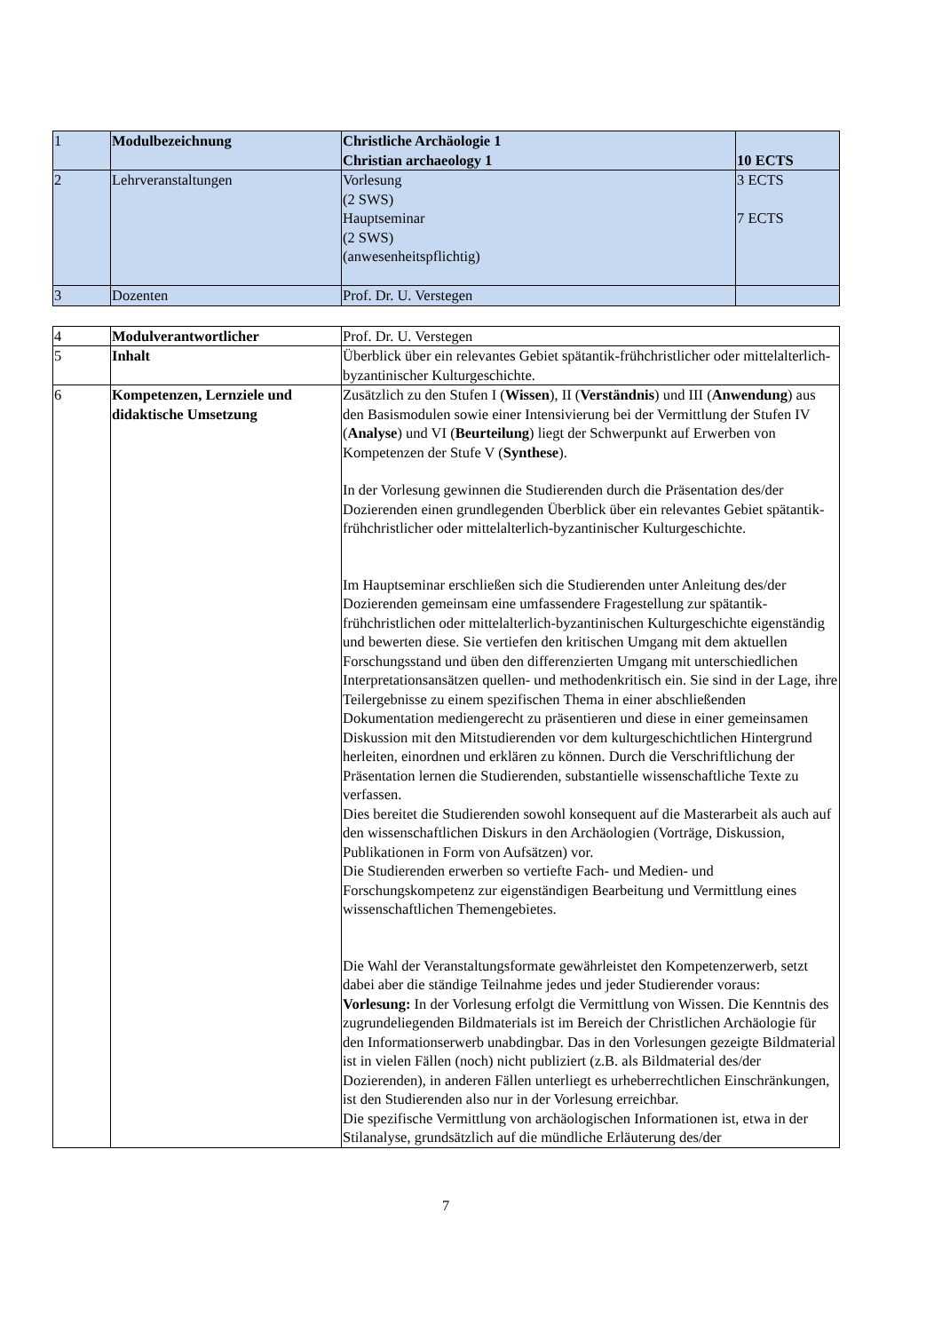| 1 | Modulbezeichnung | Christliche Archäologie 1 Christian archaeology 1 | 10 ECTS |
| 2 | Lehrveranstaltungen | Vorlesung (2 SWS) Hauptseminar (2 SWS) (anwesenheitspflichtig) | 3 ECTS 7 ECTS |
| 3 | Dozenten | Prof. Dr. U. Verstegen | |
| 4 | Modulverantwortlicher | Prof. Dr. U. Verstegen |
| 5 | Inhalt | Überblick über ein relevantes Gebiet spätantik-frühchristlicher oder mittelalterlich-byzantinischer Kulturgeschichte. |
| 6 | Kompetenzen, Lernziele und didaktische Umsetzung | Zusätzlich zu den Stufen I ( Wissen ), II ( Verständnis ) und III ( Anwendung ) aus den Basismodulen sowie einer Intensivierung bei der Vermittlung der Stufen IV ( Analyse ) und VI ( Beurteilung ) liegt der Schwerpunkt auf Erwerben von Kompetenzen der Stufe V ( Synthese ). In der Vorlesung gewinnen die Studierenden durch die Präsentation des/der Dozierenden einen grundlegenden Überblick über ein relevantes Gebiet spätantik-frühchristlicher oder mittelalterlich-byzantinischer Kulturgeschichte. Im Hauptseminar erschließen sich die Studierenden unter Anleitung des/der Dozierenden gemeinsam eine umfassendere Fragestellung zur spätantik-frühchristlichen oder mittelalterlich-byzantinischen Kulturgeschichte eigenständig und bewerten diese. Sie vertiefen den kritischen Umgang mit dem aktuellen Forschungsstand und üben den differenzierten Umgang mit unterschiedlichen Interpretationsansätzen quellen- und methodenkritisch ein. Sie sind in der Lage, ihre Teilergebnisse zu einem spezifischen Thema in einer abschließenden Dokumentation mediengerecht zu präsentieren und diese in einer gemeinsamen Diskussion mit den Mitstudierenden vor dem kulturgeschichtlichen Hintergrund herleiten, einordnen und erklären zu können. Durch die Verschriftlichung der Präsentation lernen die Studierenden, substantielle wissenschaftliche Texte zu verfassen. Dies bereitet die Studierenden sowohl konsequent auf die Masterarbeit als auch auf den wissenschaftlichen Diskurs in den Archäologien (Vorträge, Diskussion, Publikationen in Form von Aufsätzen) vor. Die Studierenden erwerben so vertiefte Fach- und Medien- und Forschungskompetenz zur eigenständigen Bearbeitung und Vermittlung eines wissenschaftlichen Themengebietes. Die Wahl der Veranstaltungsformate gewährleistet den Kompetenzerwerb, setzt dabei aber die ständige Teilnahme jedes und jeder Studierender voraus: Vorlesung: In der Vorlesung erfolgt die Vermittlung von Wissen. Die Kenntnis des zugrundeliegenden Bildmaterials ist im Bereich der Christlichen Archäologie für den Informationserwerb unabdingbar. Das in den Vorlesungen gezeigte Bildmaterial ist in vielen Fällen (noch) nicht publiziert (z.B. als Bildmaterial des/der Dozierenden), in anderen Fällen unterliegt es urheberrechtlichen Einschränkungen, ist den Studierenden also nur in der Vorlesung erreichbar. Die spezifische Vermittlung von archäologischen Informationen ist, etwa in der Stilanalyse, grundsätzlich auf die mündliche Erläuterung des/der |
7